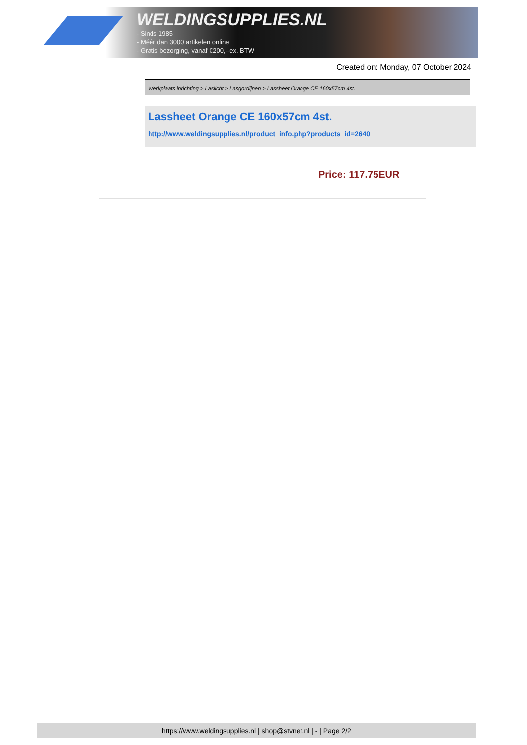WELDINGSUPPLIES.NL
- Sinds 1985
- Méér dan 3000 artikelen online
- Gratis bezorging, vanaf €200,--ex. BTW
Created on: Monday, 07 October 2024
Werkplaats inrichting > Laslicht > Lasgordijnen > Lassheet Orange CE 160x57cm 4st.
Lassheet Orange CE 160x57cm 4st.
http://www.weldingsupplies.nl/product_info.php?products_id=2640
Price: 117.75EUR
https://www.weldingsupplies.nl | shop@stvnet.nl | - | Page 2/2